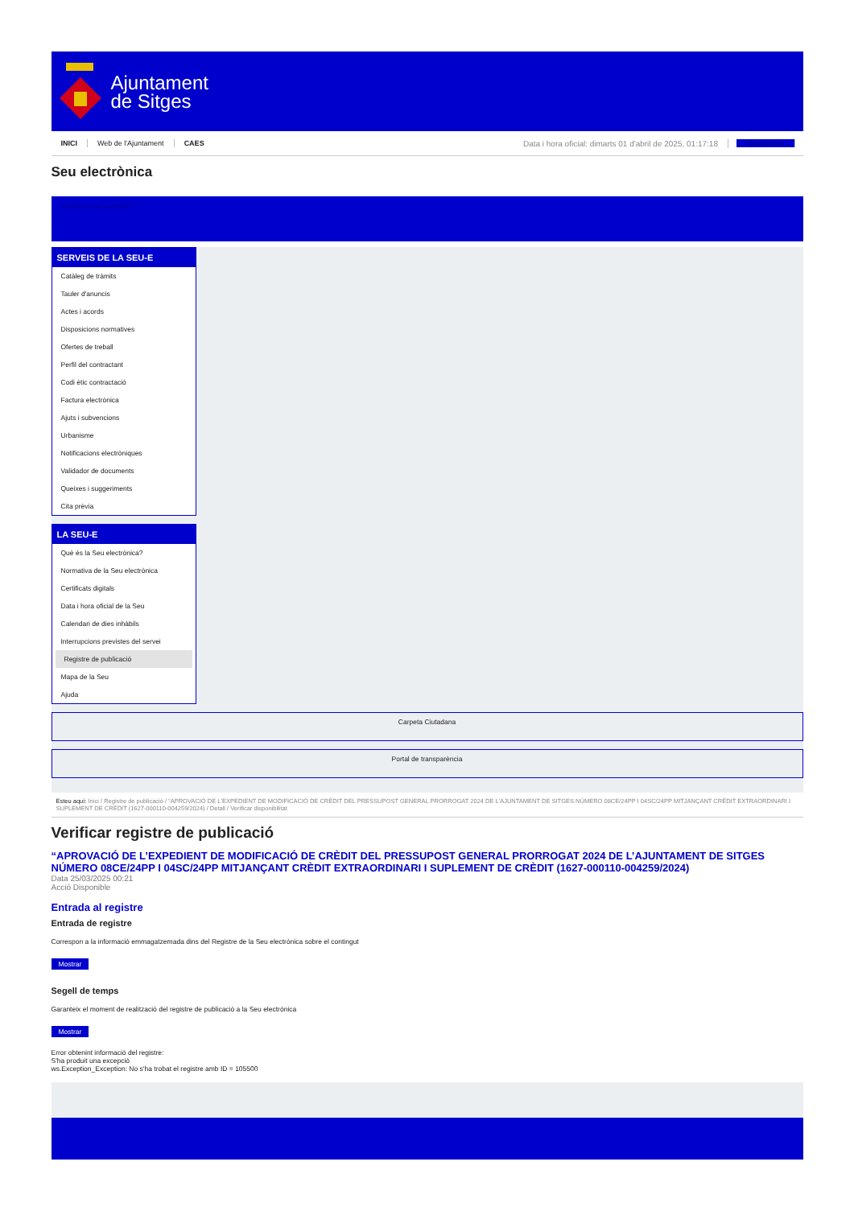Ajuntament
de Sitges
INICI Web de l'Ajuntament CAES Data i hora oficial: dimarts 01 d'abril de 2025, 01:17:18 Sincronitzar
Seu electrònica
Obtenir còpia autèntica
SERVEIS DE LA SEU-E
Catàleg de tràmits
Tauler d'anuncis
Actes i acords
Disposicions normatives
Ofertes de treball
Perfil del contractant
Codi ètic contractació
Factura electrònica
Ajuts i subvencions
Urbanisme
Notificacions electròniques
Validador de documents
Queixes i suggeriments
Cita prèvia
LA SEU-E
Què és la Seu electrònica?
Normativa de la Seu electrònica
Certificats digitals
Data i hora oficial de la Seu
Calendari de dies inhàbils
Interrupcions previstes del servei
Registre de publicació
Mapa de la Seu
Ajuda
Carpeta Ciutadana
Portal de transparència
Esteu aquí: Inici / Registre de publicació / “APROVACIÓ DE L'EXPEDIENT DE MODIFICACIÓ DE CRÈDIT DEL PRESSUPOST GENERAL PRORROGAT 2024 DE L'AJUNTAMENT DE SITGES NÚMERO 08CE/24PP I 04SC/24PP MITJANÇANT CRÈDIT EXTRAORDINARI I SUPLEMENT DE CRÈDIT (1627-000110-004259/2024) / Detall / Verificar disponibilitat
Verificar registre de publicació
“APROVACIÓ DE L’EXPEDIENT DE MODIFICACIÓ DE CRÈDIT DEL PRESSUPOST GENERAL PRORROGAT 2024 DE L’AJUNTAMENT DE SITGES NÚMERO 08CE/24PP I 04SC/24PP MITJANÇANT CRÈDIT EXTRAORDINARI I SUPLEMENT DE CRÈDIT (1627-000110-004259/2024)
Data 25/03/2025 00:21
Acció Disponible
Entrada al registre
Entrada de registre
Correspon a la informació emmagatzemada dins del Registre de la Seu electrònica sobre el contingut
Mostrar
Segell de temps
Garanteix el moment de realització del registre de publicació a la Seu electrònica
Mostrar
Error obtenint informació del registre:
S'ha produit una excepció
ws.Exception_Exception: No s'ha trobat el registre amb ID = 105500